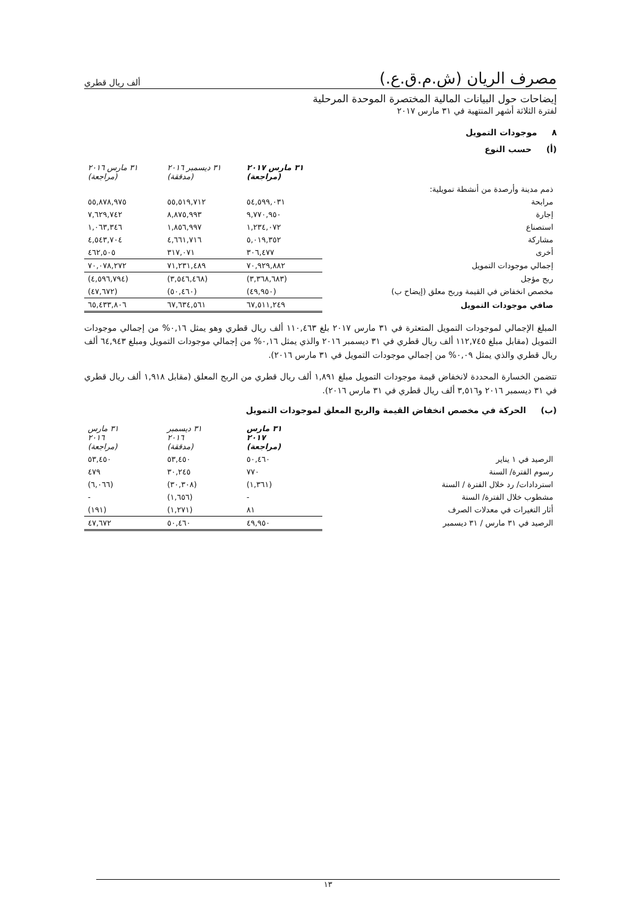مصرف الريان (ش.م.ق.ع.) ألف ريال قطري
إيضاحات حول البيانات المالية المختصرة الموحدة المرحلية
لفترة الثلاثة أشهر المنتهية في ٣١ مارس ٢٠١٧
٨ موجودات التمويل
(أ) حسب النوع
| | ٣١ مارس ٢٠١٧ (مراجعة) | ٣١ ديسمبر ٢٠١٦ (مدققة) | ٣١ مارس ٢٠١٦ (مراجعة) |
| ذمم مدينة وأرصدة من أنشطة تمويلية: | | | |
| مرابحة | ٥٤,٥٩٩,٠٣١ | ٥٥,٥١٩,٧١٢ | ٥٥,٨٧٨,٩٧٥ |
| إجارة | ٩,٧٧٠,٩٥٠ | ٨,٨٧٥,٩٩٣ | ٧,٦٢٩,٧٤٢ |
| استصناع | ١,٢٣٤,٠٧٢ | ١,٨٥٦,٩٩٧ | ١,٠٦٣,٣٤٦ |
| مشاركة | ٥,٠١٩,٣٥٢ | ٤,٦٦١,٧١٦ | ٤,٥٤٣,٧٠٤ |
| أخرى | ٣٠٦,٤٧٧ | ٣١٧,٠٧١ | ٤٦٢,٥٠٥ |
| إجمالي موجودات التمويل | ٧٠,٩٢٩,٨٨٢ | ٧١,٢٣١,٤٨٩ | ٧٠,٠٧٨,٢٧٢ |
| ربح مؤجل | (٣,٣٦٨,٦٨٣) | (٣,٥٤٦,٤٦٨) | (٤,٥٩٦,٧٩٤) |
| مخصص انخفاض في القيمة وربح معلق (إيضاح ب) | (٤٩,٩٥٠) | (٥٠,٤٦٠) | (٤٧,٦٧٢) |
| صافي موجودات التمويل | ٦٧,٥١١,٢٤٩ | ٦٧,٦٣٤,٥٦١ | ٦٥,٤٣٣,٨٠٦ |
المبلغ الإجمالي لموجودات التمويل المتعثرة في ٣١ مارس ٢٠١٧ بلغ ١١٠,٤٦٣ ألف ريال قطري وهو يمثل ٠,١٦% من إجمالي موجودات التمويل (مقابل مبلغ ١١٢,٧٤٥ ألف ريال قطري في ٣١ ديسمبر ٢٠١٦ والذي يمثل ٠,١٦% من إجمالي موجودات التمويل ومبلغ ٦٤,٩٤٣ ألف ريال قطري والذي يمثل ٠,٠٩% من إجمالي موجودات التمويل في ٣١ مارس ٢٠١٦).
تتضمن الخسارة المحددة لانخفاض قيمة موجودات التمويل مبلغ ١,٨٩١ ألف ريال قطري من الربح المعلق (مقابل ١,٩١٨ ألف ريال قطري في ٣١ ديسمبر ٢٠١٦ و٣,٥١٦ ألف ريال قطري في ٣١ مارس ٢٠١٦).
(ب) الحركة في مخصص انخفاض القيمة والربح المعلق لموجودات التمويل
| | ٣١ مارس ٢٠١٧ (مراجعة) | ٣١ ديسمبر ٢٠١٦ (مدققة) | ٣١ مارس ٢٠١٦ (مراجعة) |
| الرصيد في ١ يناير | ٥٠,٤٦٠ | ٥٣,٤٥٠ | ٥٣,٤٥٠ |
| رسوم الفترة/ السنة | ٧٧٠ | ٣٠,٢٤٥ | ٤٧٩ |
| استردادات/ رد خلال الفترة / السنة | (١,٣٦١) | (٣٠,٣٠٨) | (٦,٠٦٦) |
| مشطوب خلال الفترة/ السنة | - | (١,٦٥٦) | - |
| أثار التغيرات في معدلات الصرف | ٨١ | (١,٢٧١) | (١٩١) |
| الرصيد في ٣١ مارس / ٣١ ديسمبر | ٤٩,٩٥٠ | ٥٠,٤٦٠ | ٤٧,٦٧٢ |
١٣